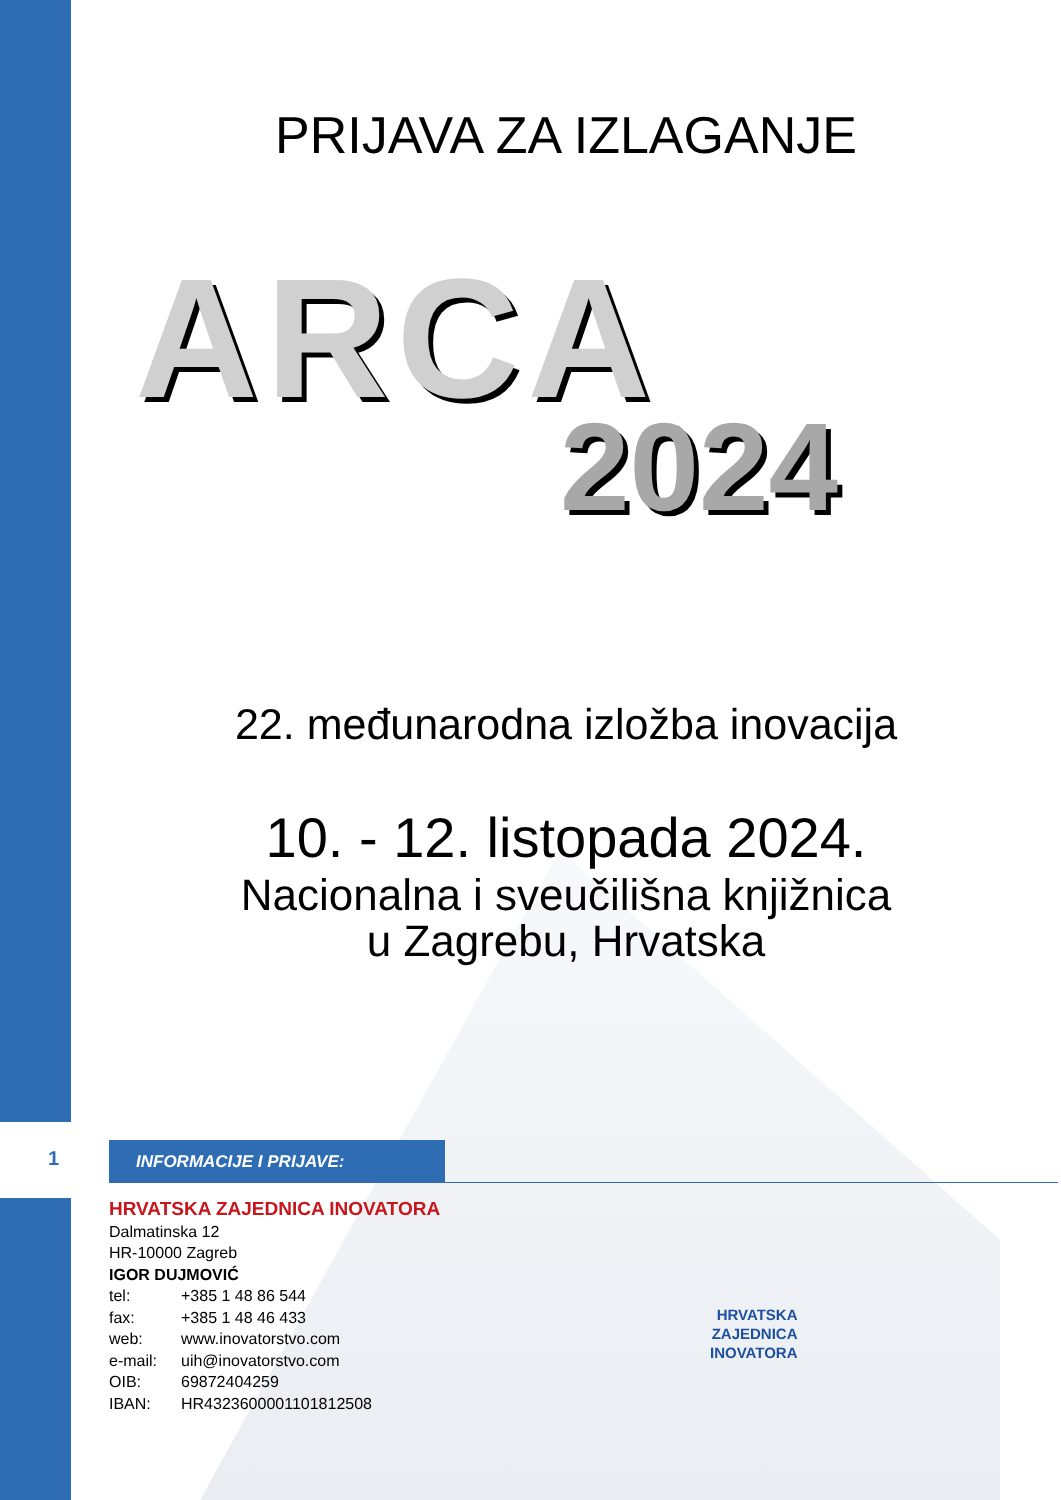PRIJAVA ZA IZLAGANJE
ARCA
2024
22. međunarodna izložba inovacija
10. - 12. listopada 2024.
Nacionalna i sveučilišna knjižnica
u Zagrebu, Hrvatska
1 INFORMACIJE I PRIJAVE:
HRVATSKA ZAJEDNICA INOVATORA
Dalmatinska 12
HR-10000 Zagreb
IGOR DUJMOVIĆ
tel: +385 1 48 86 544
fax: +385 1 48 46 433
web: www.inovatorstvo.com
e-mail: uih@inovatorstvo.com
OIB: 69872404259
IBAN: HR4323600001101812508
HRVATSKA
ZAJEDNICA
INOVATORA